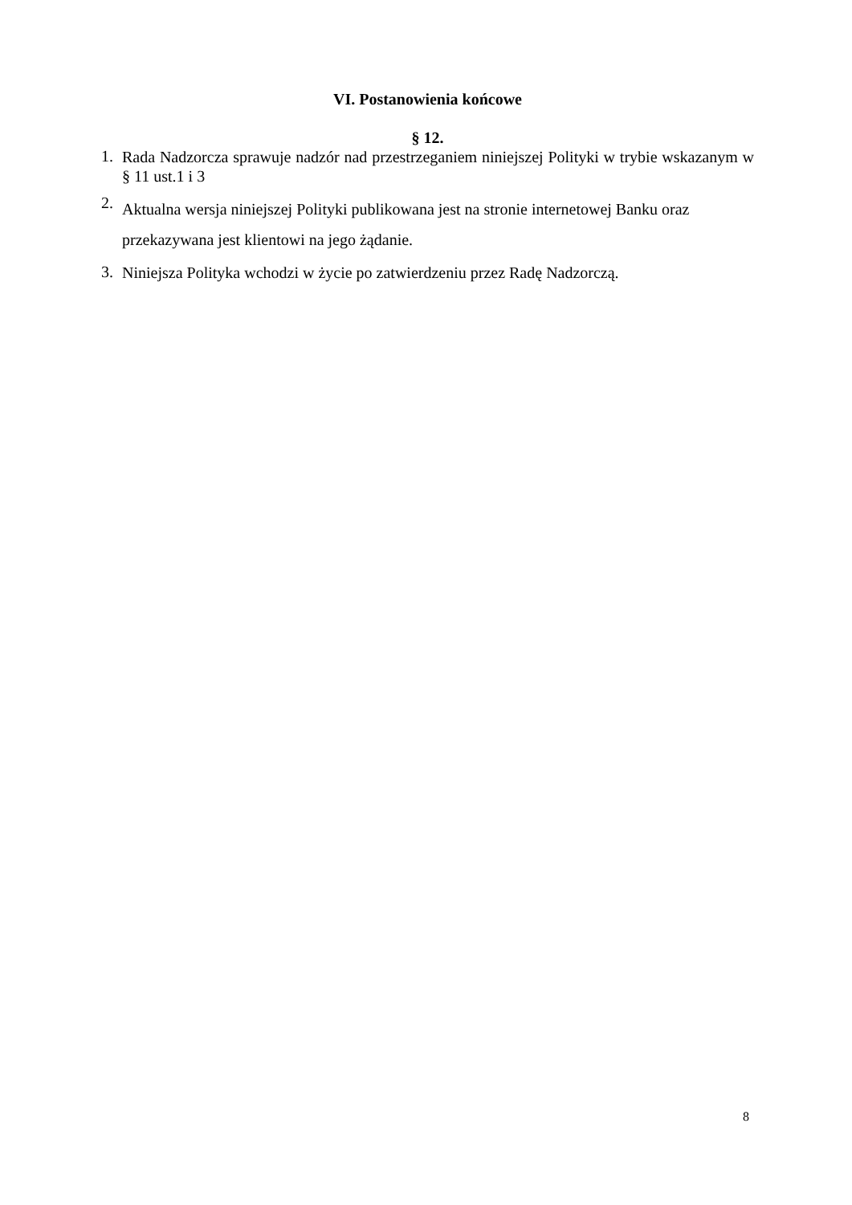VI. Postanowienia końcowe
§ 12.
1. Rada Nadzorcza sprawuje nadzór nad przestrzeganiem niniejszej Polityki w trybie wskazanym w § 11 ust.1 i 3
2. Aktualna wersja niniejszej Polityki publikowana jest na stronie internetowej Banku oraz przekazywana jest klientowi na jego żądanie.
3. Niniejsza Polityka wchodzi w życie po zatwierdzeniu przez Radę Nadzorczą.
8